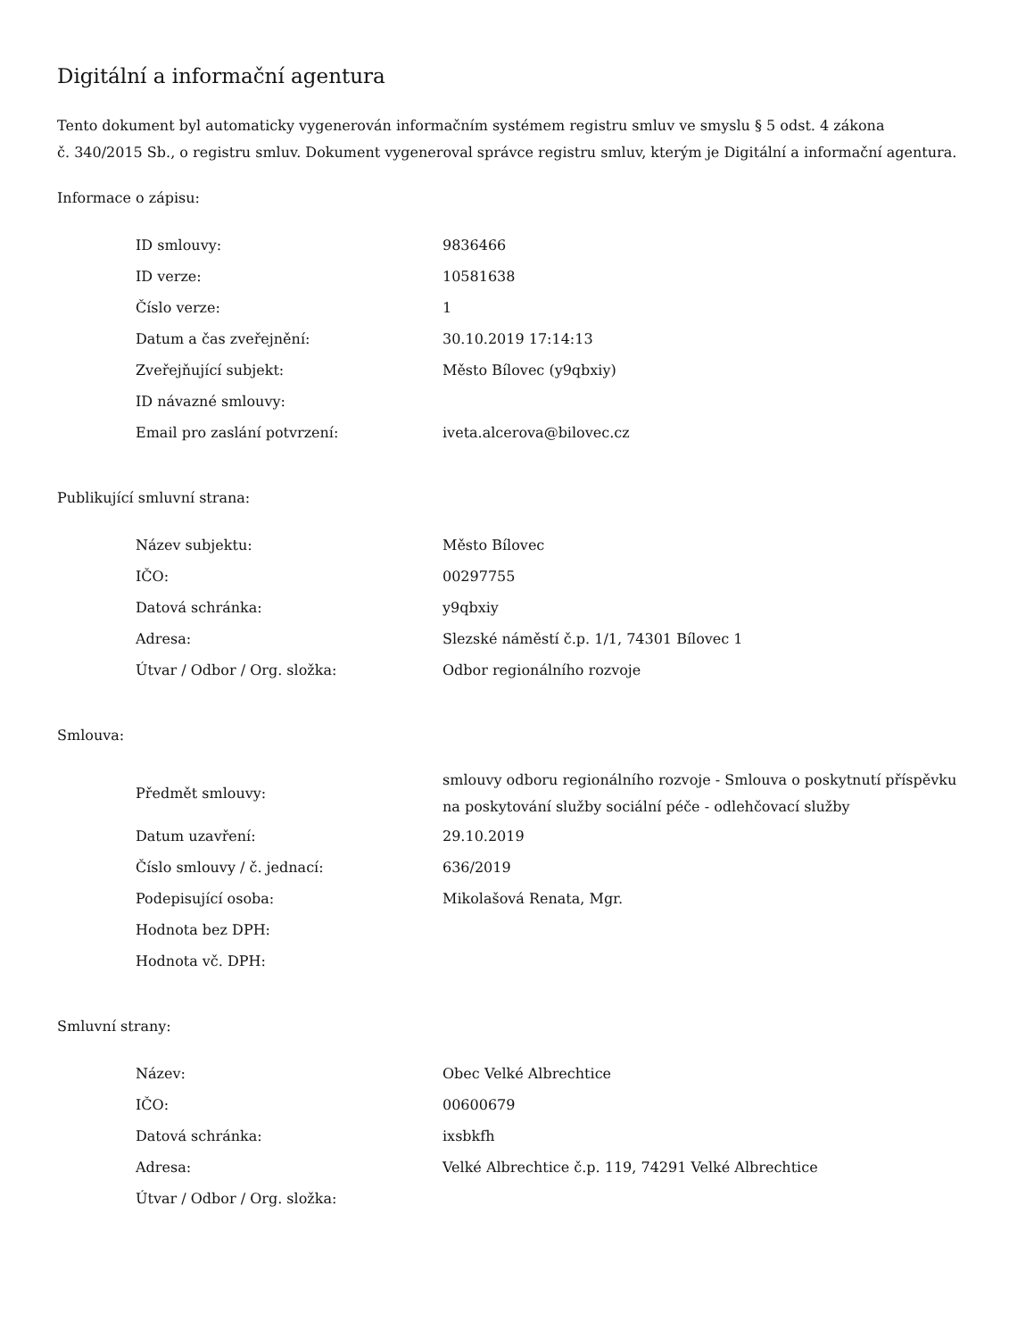Digitální a informační agentura
Tento dokument byl automaticky vygenerován informačním systémem registru smluv ve smyslu § 5 odst. 4 zákona
č. 340/2015 Sb., o registru smluv. Dokument vygeneroval správce registru smluv, kterým je Digitální a informační agentura.
Informace o zápisu:
| ID smlouvy: | 9836466 |
| ID verze: | 10581638 |
| Číslo verze: | 1 |
| Datum a čas zveřejnění: | 30.10.2019 17:14:13 |
| Zveřejňující subjekt: | Město Bílovec (y9qbxiy) |
| ID návazné smlouvy: | |
| Email pro zaslání potvrzení: | iveta.alcerova@bilovec.cz |
Publikující smluvní strana:
| Název subjektu: | Město Bílovec |
| IČO: | 00297755 |
| Datová schránka: | y9qbxiy |
| Adresa: | Slezské náměstí č.p. 1/1, 74301 Bílovec 1 |
| Útvar / Odbor / Org. složka: | Odbor regionálního rozvoje |
Smlouva:
| Předmět smlouvy: | smlouvy odboru regionálního rozvoje - Smlouva o poskytnutí příspěvku na poskytování služby sociální péče - odlehčovací služby |
| Datum uzavření: | 29.10.2019 |
| Číslo smlouvy / č. jednací: | 636/2019 |
| Podepisující osoba: | Mikolašová Renata, Mgr. |
| Hodnota bez DPH: | |
| Hodnota vč. DPH: | |
Smluvní strany:
| Název: | Obec Velké Albrechtice |
| IČO: | 00600679 |
| Datová schránka: | ixsbkfh |
| Adresa: | Velké Albrechtice č.p. 119, 74291 Velké Albrechtice |
| Útvar / Odbor / Org. složka: | |